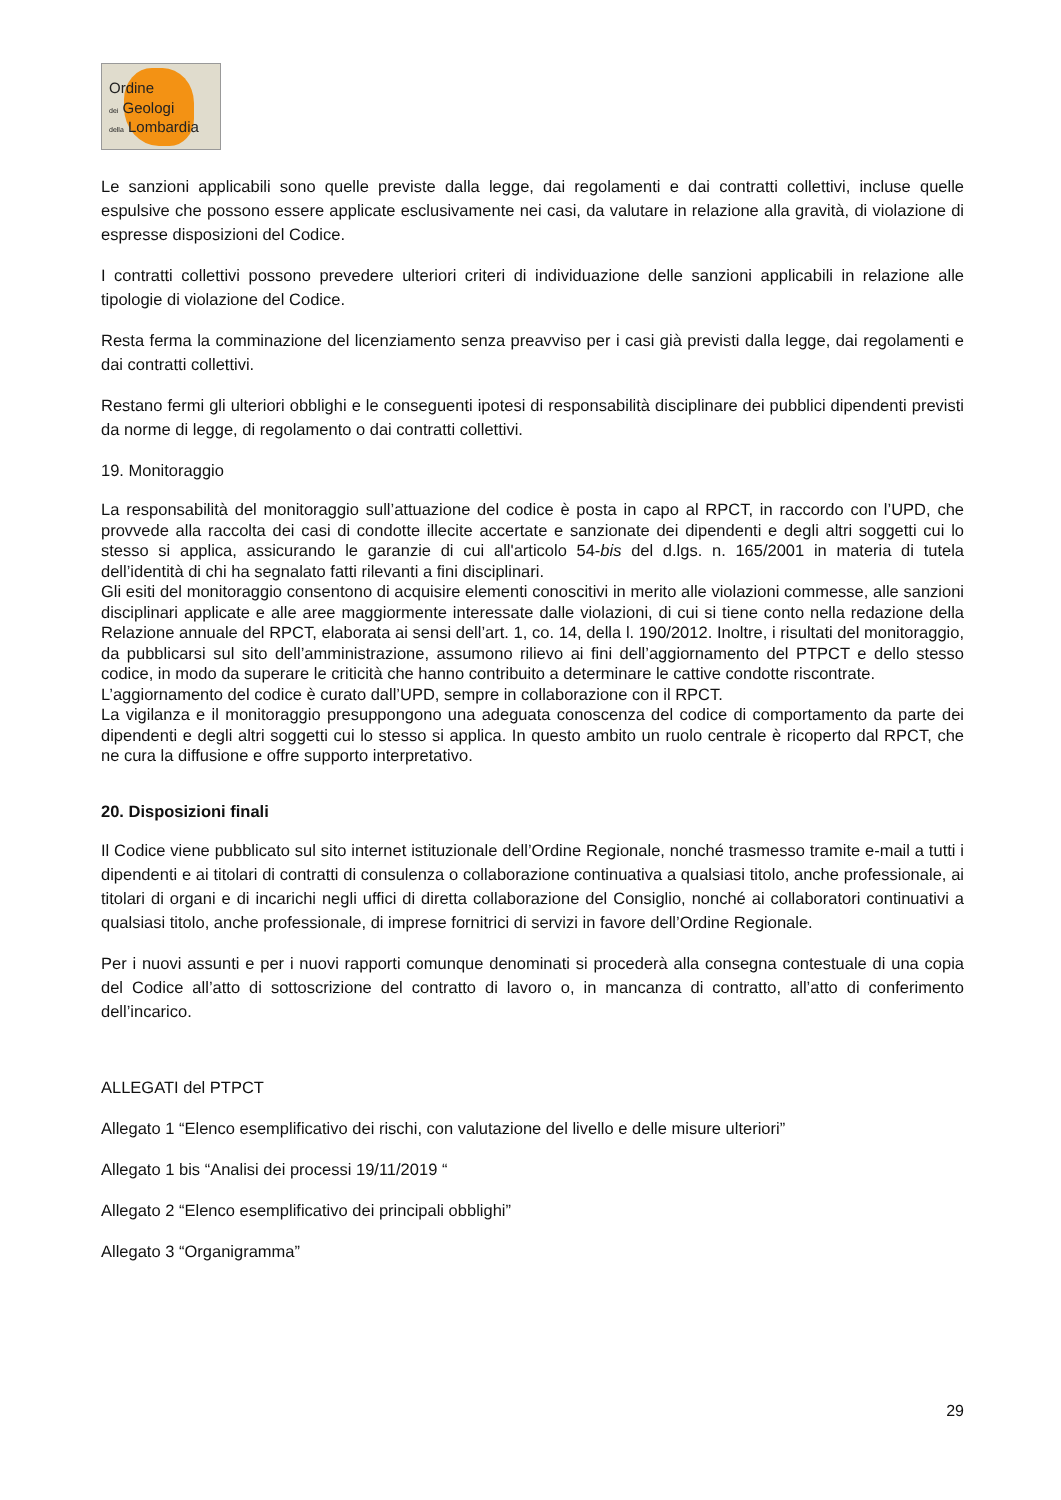Ordine
dei Geologi
della Lombardia
Le sanzioni applicabili sono quelle previste dalla legge, dai regolamenti e dai contratti collettivi, incluse quelle espulsive che possono essere applicate esclusivamente nei casi, da valutare in relazione alla gravità, di violazione di espresse disposizioni del Codice.
I contratti collettivi possono prevedere ulteriori criteri di individuazione delle sanzioni applicabili in relazione alle tipologie di violazione del Codice.
Resta ferma la comminazione del licenziamento senza preavviso per i casi già previsti dalla legge, dai regolamenti e dai contratti collettivi.
Restano fermi gli ulteriori obblighi e le conseguenti ipotesi di responsabilità disciplinare dei pubblici dipendenti previsti da norme di legge, di regolamento o dai contratti collettivi.
19. Monitoraggio
La responsabilità del monitoraggio sull’attuazione del codice è posta in capo al RPCT, in raccordo con l’UPD, che provvede alla raccolta dei casi di condotte illecite accertate e sanzionate dei dipendenti e degli altri soggetti cui lo stesso si applica, assicurando le garanzie di cui all'articolo 54-bis del d.lgs. n. 165/2001 in materia di tutela dell’identità di chi ha segnalato fatti rilevanti a fini disciplinari.
Gli esiti del monitoraggio consentono di acquisire elementi conoscitivi in merito alle violazioni commesse, alle sanzioni disciplinari applicate e alle aree maggiormente interessate dalle violazioni, di cui si tiene conto nella redazione della Relazione annuale del RPCT, elaborata ai sensi dell’art. 1, co. 14, della l. 190/2012. Inoltre, i risultati del monitoraggio, da pubblicarsi sul sito dell’amministrazione, assumono rilievo ai fini dell’aggiornamento del PTPCT e dello stesso codice, in modo da superare le criticità che hanno contribuito a determinare le cattive condotte riscontrate.
L’aggiornamento del codice è curato dall’UPD, sempre in collaborazione con il RPCT.
La vigilanza e il monitoraggio presuppongono una adeguata conoscenza del codice di comportamento da parte dei dipendenti e degli altri soggetti cui lo stesso si applica. In questo ambito un ruolo centrale è ricoperto dal RPCT, che ne cura la diffusione e offre supporto interpretativo.
20. Disposizioni finali
Il Codice viene pubblicato sul sito internet istituzionale dell’Ordine Regionale, nonché trasmesso tramite e-mail a tutti i dipendenti e ai titolari di contratti di consulenza o collaborazione continuativa a qualsiasi titolo, anche professionale, ai titolari di organi e di incarichi negli uffici di diretta collaborazione del Consiglio, nonché ai collaboratori continuativi a qualsiasi titolo, anche professionale, di imprese fornitrici di servizi in favore dell’Ordine Regionale.
Per i nuovi assunti e per i nuovi rapporti comunque denominati si procederà alla consegna contestuale di una copia del Codice all’atto di sottoscrizione del contratto di lavoro o, in mancanza di contratto, all’atto di conferimento dell’incarico.
ALLEGATI del PTPCT
Allegato 1 “Elenco esemplificativo dei rischi, con valutazione del livello e delle misure ulteriori”
Allegato 1 bis “Analisi dei processi 19/11/2019 “
Allegato 2 “Elenco esemplificativo dei principali obblighi”
Allegato 3 “Organigramma”
29